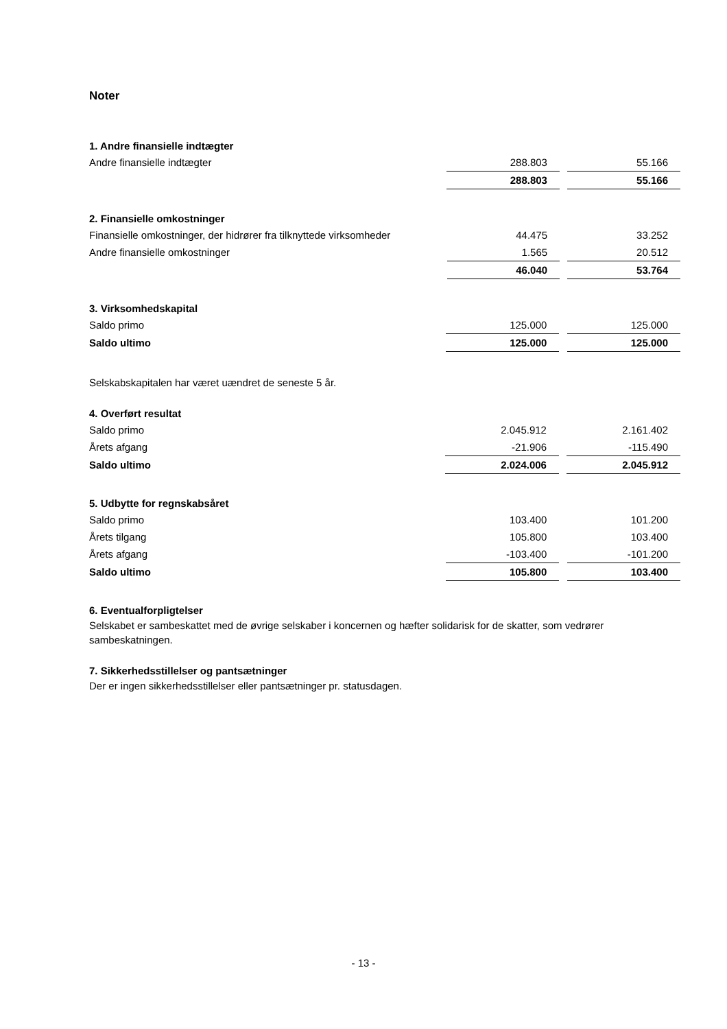Noter
1. Andre finansielle indtægter
| Andre finansielle indtægter | 288.803 | | 55.166 |
| | 288.803 | | 55.166 |
2. Finansielle omkostninger
| Finansielle omkostninger, der hidrører fra tilknyttede virksomheder | 44.475 | | 33.252 |
| Andre finansielle omkostninger | 1.565 | | 20.512 |
| | 46.040 | | 53.764 |
3. Virksomhedskapital
| Saldo primo | 125.000 | | 125.000 |
| Saldo ultimo | 125.000 | | 125.000 |
Selskabskapitalen har været uændret de seneste 5 år.
4. Overført resultat
| Saldo primo | 2.045.912 | | 2.161.402 |
| Årets afgang | -21.906 | | -115.490 |
| Saldo ultimo | 2.024.006 | | 2.045.912 |
5. Udbytte for regnskabsåret
| Saldo primo | 103.400 | | 101.200 |
| Årets tilgang | 105.800 | | 103.400 |
| Årets afgang | -103.400 | | -101.200 |
| Saldo ultimo | 105.800 | | 103.400 |
6. Eventualforpligtelser
Selskabet er sambeskattet med de øvrige selskaber i koncernen og hæfter solidarisk for de skatter, som vedrører sambeskatningen.
7. Sikkerhedsstillelser og pantsætninger
Der er ingen sikkerhedsstillelser eller pantsætninger pr. statusdagen.
- 13 -